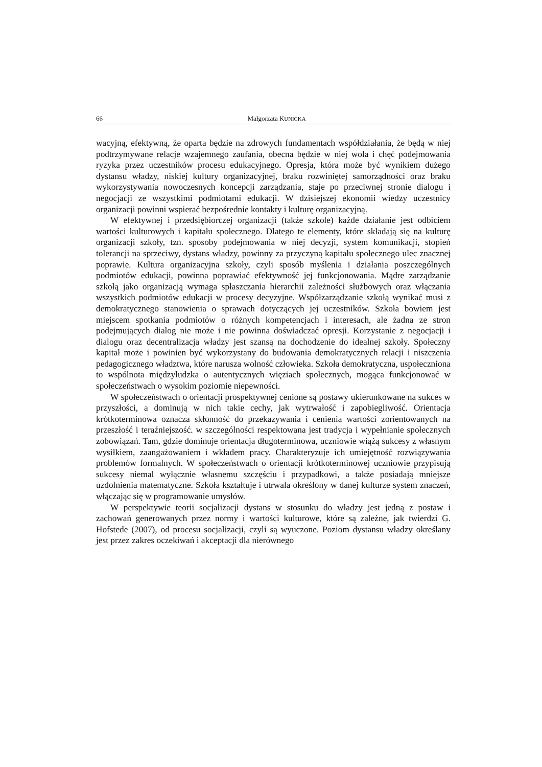66 Małgorzata KUNICKA
wacyjną, efektywną, że oparta będzie na zdrowych fundamentach współdziałania, że będą w niej podtrzymywane relacje wzajemnego zaufania, obecna będzie w niej wola i chęć podejmowania ryzyka przez uczestników procesu edukacyjnego. Opresja, która może być wynikiem dużego dystansu władzy, niskiej kultury organizacyjnej, braku rozwiniętej samorządności oraz braku wykorzystywania nowoczesnych koncepcji zarządzania, staje po przeciwnej stronie dialogu i negocjacji ze wszystkimi podmiotami edukacji. W dzisiejszej ekonomii wiedzy uczestnicy organizacji powinni wspierać bezpośrednie kontakty i kulturę organizacyjną.
W efektywnej i przedsiębiorczej organizacji (także szkole) każde działanie jest odbiciem wartości kulturowych i kapitału społecznego. Dlatego te elementy, które składają się na kulturę organizacji szkoły, tzn. sposoby podejmowania w niej decyzji, system komunikacji, stopień tolerancji na sprzeciwy, dystans władzy, powinny za przyczyną kapitału społecznego ulec znacznej poprawie. Kultura organizacyjna szkoły, czyli sposób myślenia i działania poszczególnych podmiotów edukacji, powinna poprawiać efektywność jej funkcjonowania. Mądre zarządzanie szkołą jako organizacją wymaga spłaszczania hierarchii zależności służbowych oraz włączania wszystkich podmiotów edukacji w procesy decyzyjne. Współzarządzanie szkołą wynikać musi z demokratycznego stanowienia o sprawach dotyczących jej uczestników. Szkoła bowiem jest miejscem spotkania podmiotów o różnych kompetencjach i interesach, ale żadna ze stron podejmujących dialog nie może i nie powinna doświadczać opresji. Korzystanie z negocjacji i dialogu oraz decentralizacja władzy jest szansą na dochodzenie do idealnej szkoły. Społeczny kapitał może i powinien być wykorzystany do budowania demokratycznych relacji i niszczenia pedagogicznego władztwa, które narusza wolność człowieka. Szkoła demokratyczna, uspołeczniona to wspólnota międzyludzka o autentycznych więziach społecznych, mogąca funkcjonować w społeczeństwach o wysokim poziomie niepewności.
W społeczeństwach o orientacji prospektywnej cenione są postawy ukierunkowane na sukces w przyszłości, a dominują w nich takie cechy, jak wytrwałość i zapobiegliwość. Orientacja krótkoterminowa oznacza skłonność do przekazywania i cenienia wartości zorientowanych na przeszłość i teraźniejszość. w szczególności respektowana jest tradycja i wypełnianie społecznych zobowiązań. Tam, gdzie dominuje orientacja długoterminowa, uczniowie wiążą sukcesy z własnym wysiłkiem, zaangażowaniem i wkładem pracy. Charakteryzuje ich umiejętność rozwiązywania problemów formalnych. W społeczeństwach o orientacji krótkoterminowej uczniowie przypisują sukcesy niemal wyłącznie własnemu szczęściu i przypadkowi, a także posiadają mniejsze uzdolnienia matematyczne. Szkoła kształtuje i utrwala określony w danej kulturze system znaczeń, włączając się w programowanie umysłów.
W perspektywie teorii socjalizacji dystans w stosunku do władzy jest jedną z postaw i zachowań generowanych przez normy i wartości kulturowe, które są zależne, jak twierdzi G. Hofstede (2007), od procesu socjalizacji, czyli są wyuczone. Poziom dystansu władzy określany jest przez zakres oczekiwań i akceptacji dla nierównego